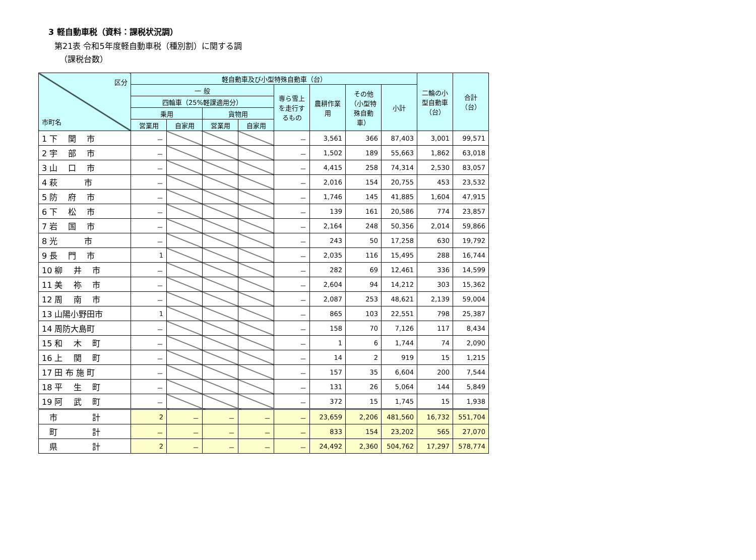3 軽自動車税（資料：課税状況調）
第21表 令和5年度軽自動車税（種別割）に関する調
（課税台数）
| 区分 市町名 | 軽自動車及び小型特殊自動車（台） | | | | | | | | 二輪の小型自動車 （台） | 合計 （台） |
| --- | --- | --- | --- | --- | --- | --- | --- | --- | --- | --- |
| | 一 般 | | | | 専ら雪上を走行するもの | 農耕作業用 | その他（小型特殊自動車） | 小計 | | |
| | 四輪車（25%軽課適用分） | | | | | | | | | |
| | 乗用 | | 貨物用 | | | | | | | |
| | 営業用 | 自家用 | 営業用 | 自家用 | | | | | | |
| 1 下 関 市 | － | | | | － | 3,561 | 366 | 87,403 | 3,001 | 99,571 |
| 2 宇 部 市 | － | | | | － | 1,502 | 189 | 55,663 | 1,862 | 63,018 |
| 3 山 口 市 | － | | | | － | 4,415 | 258 | 74,314 | 2,530 | 83,057 |
| 4 萩 市 | － | | | | － | 2,016 | 154 | 20,755 | 453 | 23,532 |
| 5 防 府 市 | － | | | | － | 1,746 | 145 | 41,885 | 1,604 | 47,915 |
| 6 下 松 市 | － | | | | － | 139 | 161 | 20,586 | 774 | 23,857 |
| 7 岩 国 市 | － | | | | － | 2,164 | 248 | 50,356 | 2,014 | 59,866 |
| 8 光 市 | － | | | | － | 243 | 50 | 17,258 | 630 | 19,792 |
| 9 長 門 市 | 1 | | | | － | 2,035 | 116 | 15,495 | 288 | 16,744 |
| 10 柳 井 市 | － | | | | － | 282 | 69 | 12,461 | 336 | 14,599 |
| 11 美 祢 市 | － | | | | － | 2,604 | 94 | 14,212 | 303 | 15,362 |
| 12 周 南 市 | － | | | | － | 2,087 | 253 | 48,621 | 2,139 | 59,004 |
| 13 山陽小野田市 | 1 | | | | － | 865 | 103 | 22,551 | 798 | 25,387 |
| 14 周防大島町 | － | | | | － | 158 | 70 | 7,126 | 117 | 8,434 |
| 15 和 木 町 | － | | | | － | 1 | 6 | 1,744 | 74 | 2,090 |
| 16 上 関 町 | － | | | | － | 14 | 2 | 919 | 15 | 1,215 |
| 17 田 布 施 町 | － | | | | － | 157 | 35 | 6,604 | 200 | 7,544 |
| 18 平 生 町 | － | | | | － | 131 | 26 | 5,064 | 144 | 5,849 |
| 19 阿 武 町 | － | | | | － | 372 | 15 | 1,745 | 15 | 1,938 |
| 市 計 | 2 | － | － | － | － | 23,659 | 2,206 | 481,560 | 16,732 | 551,704 |
| 町 計 | － | － | － | － | － | 833 | 154 | 23,202 | 565 | 27,070 |
| 県 計 | 2 | － | － | － | － | 24,492 | 2,360 | 504,762 | 17,297 | 578,774 |